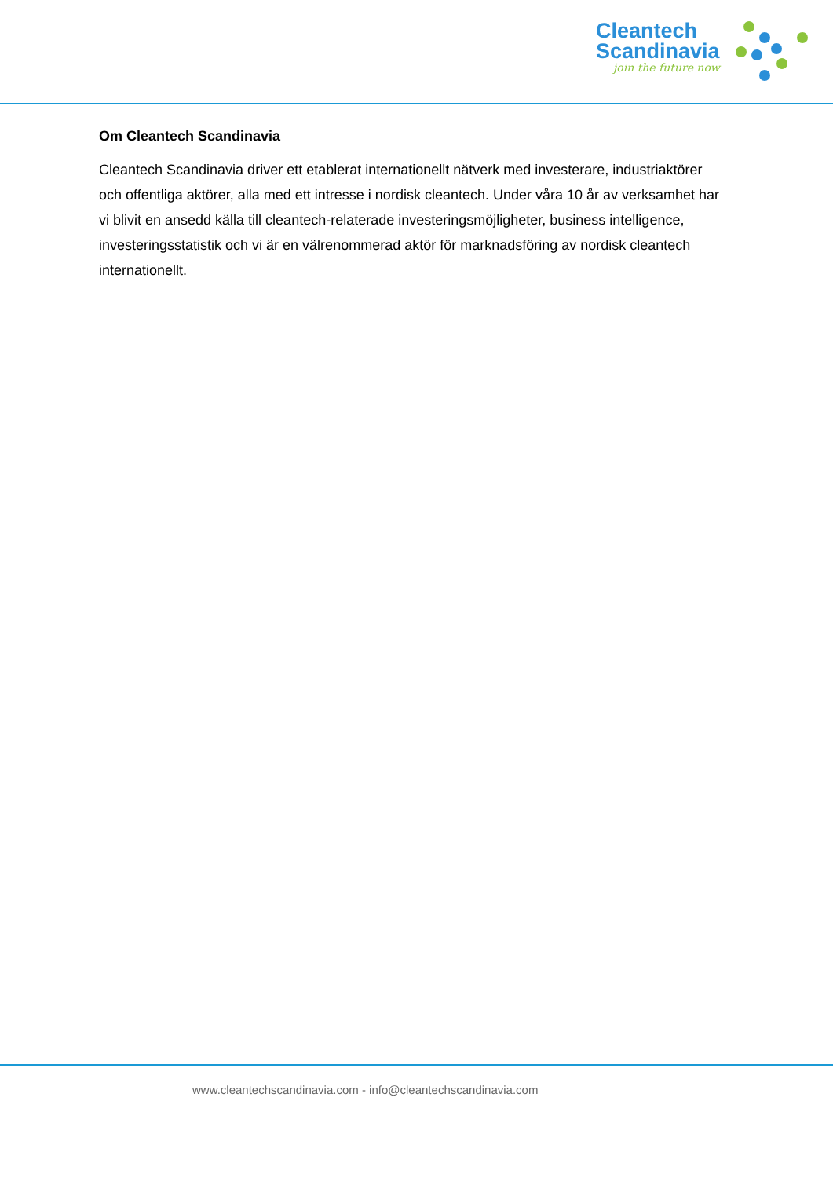Cleantech
Scandinavia
join the future now
Om Cleantech Scandinavia
Cleantech Scandinavia driver ett etablerat internationellt nätverk med investerare, industriaktörer och offentliga aktörer, alla med ett intresse i nordisk cleantech. Under våra 10 år av verksamhet har vi blivit en ansedd källa till cleantech-relaterade investeringsmöjligheter, business intelligence, investeringsstatistik och vi är en välrenommerad aktör för marknadsföring av nordisk cleantech internationellt.
www.cleantechscandinavia.com - info@cleantechscandinavia.com